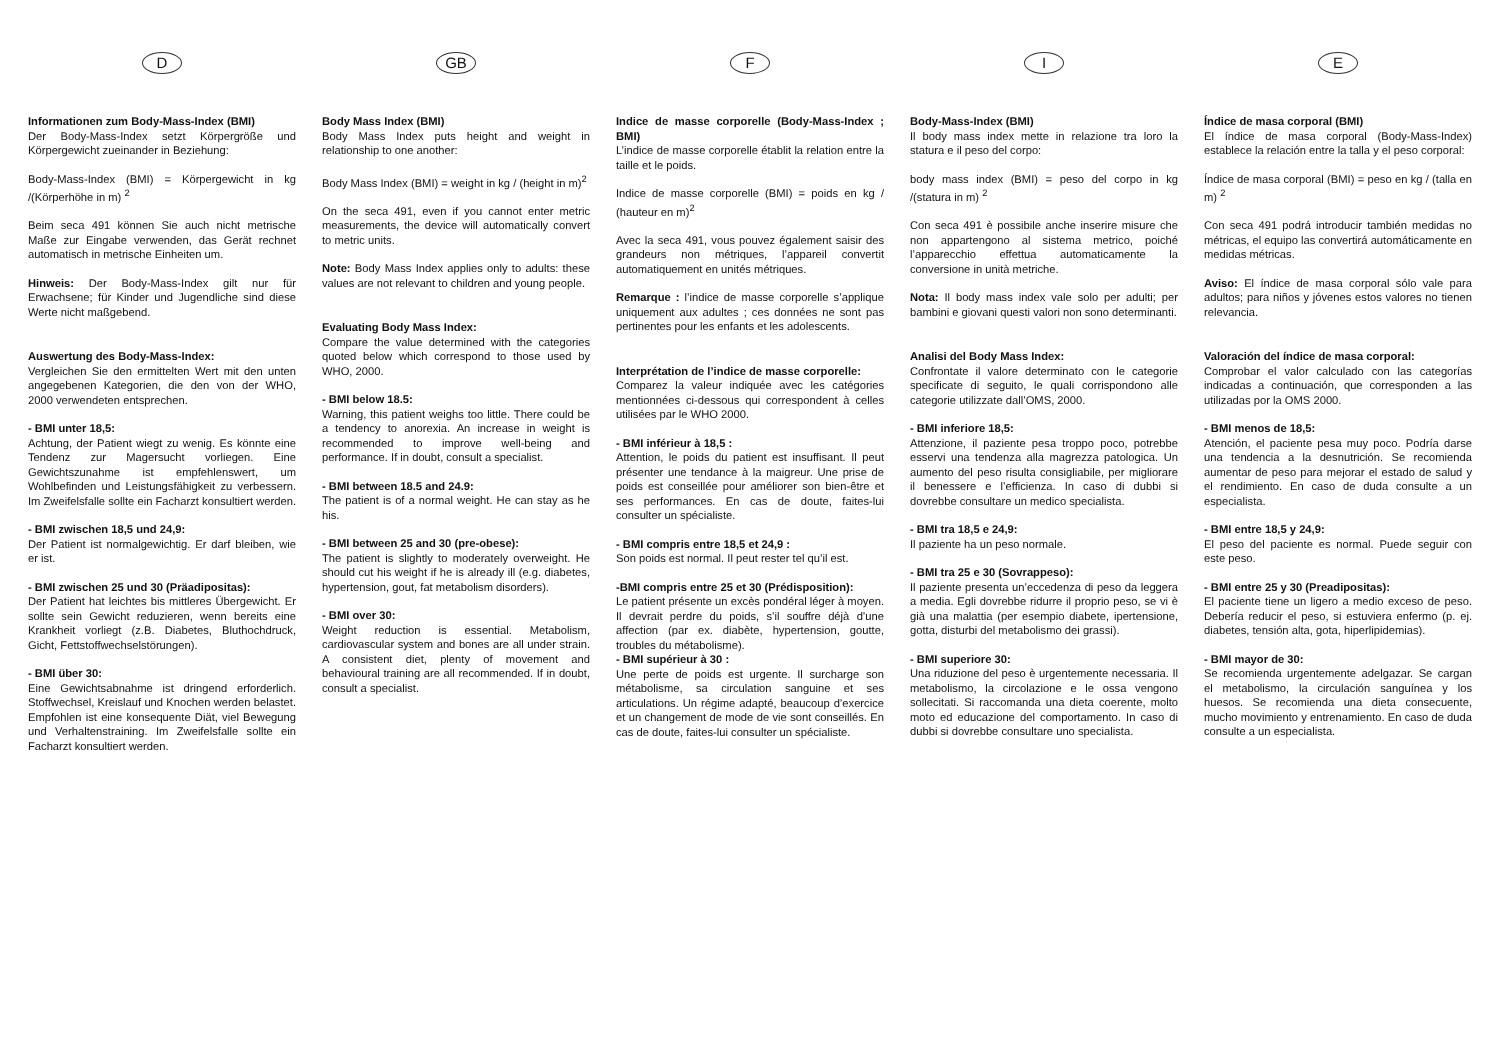D
Informationen zum Body-Mass-Index (BMI)
Der Body-Mass-Index setzt Körpergröße und Körpergewicht zueinander in Beziehung:
Body-Mass-Index (BMI) = Körpergewicht in kg /(Körperhöhe in m) <sup>2</sup>
Beim seca 491 können Sie auch nicht metrische Maße zur Eingabe verwenden, das Gerät rechnet automatisch in metrische Einheiten um.
Hinweis: Der Body-Mass-Index gilt nur für Erwachsene; für Kinder und Jugendliche sind diese Werte nicht maßgebend.
Auswertung des Body-Mass-Index:
Vergleichen Sie den ermittelten Wert mit den unten angegebenen Kategorien, die den von der WHO, 2000 verwendeten entsprechen.
- BMI unter 18,5:
Achtung, der Patient wiegt zu wenig. Es könnte eine Tendenz zur Magersucht vorliegen. Eine Gewichtszunahme ist empfehlenswert, um Wohlbefinden und Leistungsfähigkeit zu verbessern. Im Zweifelsfalle sollte ein Facharzt konsultiert werden.
- BMI zwischen 18,5 und 24,9:
Der Patient ist normalgewichtig. Er darf bleiben, wie er ist.
- BMI zwischen 25 und 30 (Präadipositas):
Der Patient hat leichtes bis mittleres Übergewicht. Er sollte sein Gewicht reduzieren, wenn bereits eine Krankheit vorliegt (z.B. Diabetes, Bluthochdruck, Gicht, Fettstoffwechselstörungen).
- BMI über 30:
Eine Gewichtsabnahme ist dringend erforderlich. Stoffwechsel, Kreislauf und Knochen werden belastet. Empfohlen ist eine konsequente Diät, viel Bewegung und Verhaltenstraining. Im Zweifelsfalle sollte ein Facharzt konsultiert werden.
GB
Body Mass Index (BMI)
Body Mass Index puts height and weight in relationship to one another:
Body Mass Index (BMI) = weight in kg / (height in m)<sup>2</sup>
On the seca 491, even if you cannot enter metric measurements, the device will automatically convert to metric units.
Note: Body Mass Index applies only to adults: these values are not relevant to children and young people.
Evaluating Body Mass Index:
Compare the value determined with the categories quoted below which correspond to those used by WHO, 2000.
- BMI below 18.5:
Warning, this patient weighs too little. There could be a tendency to anorexia. An increase in weight is recommended to improve well-being and performance. If in doubt, consult a specialist.
- BMI between 18.5 and 24.9:
The patient is of a normal weight. He can stay as he his.
- BMI between 25 and 30 (pre-obese):
The patient is slightly to moderately overweight. He should cut his weight if he is already ill (e.g. diabetes, hypertension, gout, fat metabolism disorders).
- BMI over 30:
Weight reduction is essential. Metabolism, cardiovascular system and bones are all under strain. A consistent diet, plenty of movement and behavioural training are all recommended. If in doubt, consult a specialist.
F
Indice de masse corporelle (Body-Mass-Index ; BMI)
L’indice de masse corporelle établit la relation entre la taille et le poids.
Indice de masse corporelle (BMI) = poids en kg / (hauteur en m)<sup>2</sup>
Avec la seca 491, vous pouvez également saisir des grandeurs non métriques, l’appareil convertit automatiquement en unités métriques.
Remarque : l’indice de masse corporelle s’applique uniquement aux adultes ; ces données ne sont pas pertinentes pour les enfants et les adolescents.
Interprétation de l’indice de masse corporelle:
Comparez la valeur indiquée avec les catégories mentionnées ci-dessous qui correspondent à celles utilisées par le WHO 2000.
- BMI inférieur à 18,5 :
Attention, le poids du patient est insuffisant. Il peut présenter une tendance à la maigreur. Une prise de poids est conseillée pour améliorer son bien-être et ses performances. En cas de doute, faites-lui consulter un spécialiste.
- BMI compris entre 18,5 et 24,9 :
Son poids est normal. Il peut rester tel qu’il est.
-BMI compris entre 25 et 30 (Prédisposition):
Le patient présente un excès pondéral léger à moyen. Il devrait perdre du poids, s’il souffre déjà d’une affection (par ex. diabète, hypertension, goutte, troubles du métabolisme).
- BMI supérieur à 30 :
Une perte de poids est urgente. Il surcharge son métabolisme, sa circulation sanguine et ses articulations. Un régime adapté, beaucoup d’exercice et un changement de mode de vie sont conseillés. En cas de doute, faites-lui consulter un spécialiste.
I
Body-Mass-Index (BMI)
Il body mass index mette in relazione tra loro la statura e il peso del corpo:
body mass index (BMI) = peso del corpo in kg /(statura in m) <sup>2</sup>
Con seca 491 è possibile anche inserire misure che non appartengono al sistema metrico, poiché l’apparecchio effettua automaticamente la conversione in unità metriche.
Nota: Il body mass index vale solo per adulti; per bambini e giovani questi valori non sono determinanti.
Analisi del Body Mass Index:
Confrontate il valore determinato con le categorie specificate di seguito, le quali corrispondono alle categorie utilizzate dall’OMS, 2000.
- BMI inferiore 18,5:
Attenzione, il paziente pesa troppo poco, potrebbe esservi una tendenza alla magrezza patologica. Un aumento del peso risulta consigliabile, per migliorare il benessere e l’efficienza. In caso di dubbi si dovrebbe consultare un medico specialista.
- BMI tra 18,5 e 24,9:
Il paziente ha un peso normale.
- BMI tra 25 e 30 (Sovrappeso):
Il paziente presenta un’eccedenza di peso da leggera a media. Egli dovrebbe ridurre il proprio peso, se vi è già una malattia (per esempio diabete, ipertensione, gotta, disturbi del metabolismo dei grassi).
- BMI superiore 30:
Una riduzione del peso è urgentemente necessaria. Il metabolismo, la circolazione e le ossa vengono sollecitati. Si raccomanda una dieta coerente, molto moto ed educazione del comportamento. In caso di dubbi si dovrebbe consultare uno specialista.
E
Índice de masa corporal (BMI)
El índice de masa corporal (Body-Mass-Index) establece la relación entre la talla y el peso corporal:
Índice de masa corporal (BMI) = peso en kg / (talla en m) <sup>2</sup>
Con seca 491 podrá introducir también medidas no métricas, el equipo las convertirá automáticamente en medidas métricas.
Aviso: El índice de masa corporal sólo vale para adultos; para niños y jóvenes estos valores no tienen relevancia.
Valoración del índice de masa corporal:
Comprobar el valor calculado con las categorías indicadas a continuación, que corresponden a las utilizadas por la OMS 2000.
- BMI menos de 18,5:
Atención, el paciente pesa muy poco. Podría darse una tendencia a la desnutrición. Se recomienda aumentar de peso para mejorar el estado de salud y el rendimiento. En caso de duda consulte a un especialista.
- BMI entre 18,5 y 24,9:
El peso del paciente es normal. Puede seguir con este peso.
- BMI entre 25 y 30 (Preadipositas):
El paciente tiene un ligero a medio exceso de peso. Debería reducir el peso, si estuviera enfermo (p. ej. diabetes, tensión alta, gota, hiperlipidemias).
- BMI mayor de 30:
Se recomienda urgentemente adelgazar. Se cargan el metabolismo, la circulación sanguínea y los huesos. Se recomienda una dieta consecuente, mucho movimiento y entrenamiento. En caso de duda consulte a un especialista.